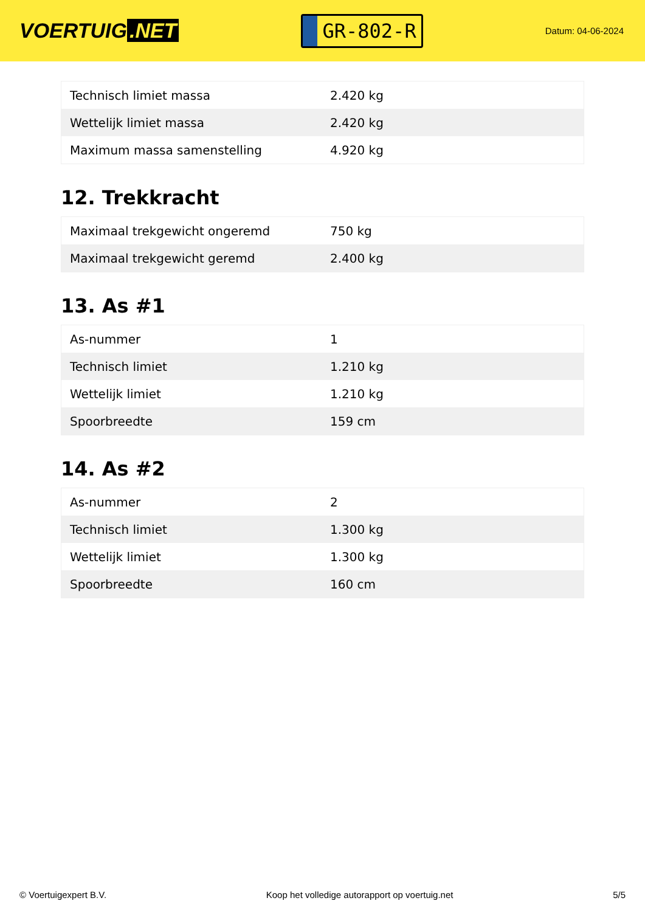VOERTUIG.NET
GR-802-R
Datum: 04-06-2024
| Technisch limiet massa | 2.420 kg |
| Wettelijk limiet massa | 2.420 kg |
| Maximum massa samenstelling | 4.920 kg |
12. Trekkracht
| Maximaal trekgewicht ongeremd | 750 kg |
| Maximaal trekgewicht geremd | 2.400 kg |
13. As #1
| As-nummer | 1 |
| Technisch limiet | 1.210 kg |
| Wettelijk limiet | 1.210 kg |
| Spoorbreedte | 159 cm |
14. As #2
| As-nummer | 2 |
| Technisch limiet | 1.300 kg |
| Wettelijk limiet | 1.300 kg |
| Spoorbreedte | 160 cm |
© Voertuigexpert B.V. Koop het volledige autorapport op voertuig.net 5/5